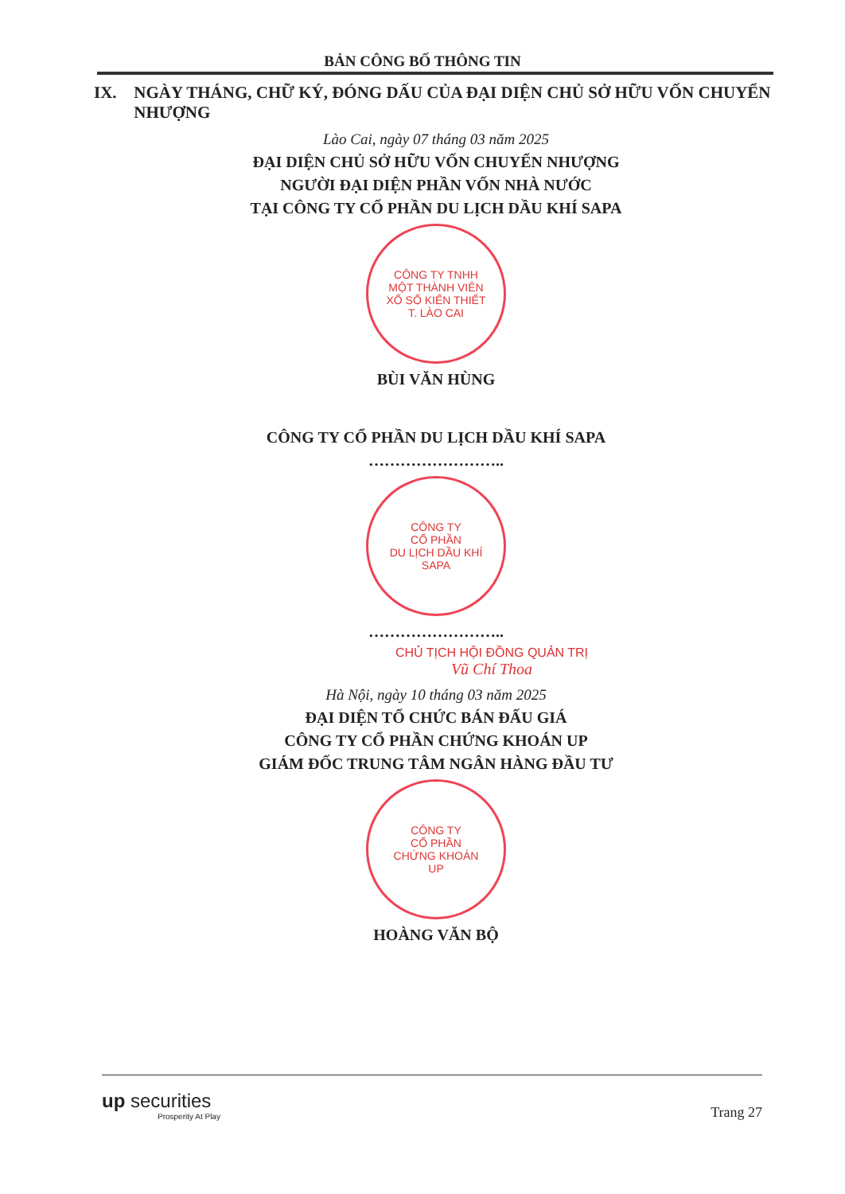BẢN CÔNG BỐ THÔNG TIN
IX. NGÀY THÁNG, CHỮ KÝ, ĐÓNG DẤU CỦA ĐẠI DIỆN CHỦ SỞ HỮU VỐN CHUYỂN NHƯỢNG
Lào Cai, ngày 07 tháng 03 năm 2025
ĐẠI DIỆN CHỦ SỞ HỮU VỐN CHUYỂN NHƯỢNG
NGƯỜI ĐẠI DIỆN PHẦN VỐN NHÀ NƯỚC
TẠI CÔNG TY CỔ PHẦN DU LỊCH DẦU KHÍ SAPA
CÔNG TY TNHH
MỘT THÀNH VIÊN
XỔ SỐ KIẾN THIẾT
T. LÀO CAI
BÙI VĂN HÙNG
CÔNG TY CỔ PHẦN DU LỊCH DẦU KHÍ SAPA
……………………..
CÔNG TY
CỔ PHẦN
DU LỊCH DẦU KHÍ
SAPA
……………………..
CHỦ TỊCH HỘI ĐỒNG QUẢN TRỊ
Vũ Chí Thoa
Hà Nội, ngày 10 tháng 03 năm 2025
ĐẠI DIỆN TỔ CHỨC BÁN ĐẤU GIÁ
CÔNG TY CỔ PHẦN CHỨNG KHOÁN UP
GIÁM ĐỐC TRUNG TÂM NGÂN HÀNG ĐẦU TƯ
CÔNG TY
CỔ PHẦN
CHỨNG KHOÁN
UP
HOÀNG VĂN BỘ
up securities
Prosperity At Play
Trang 27